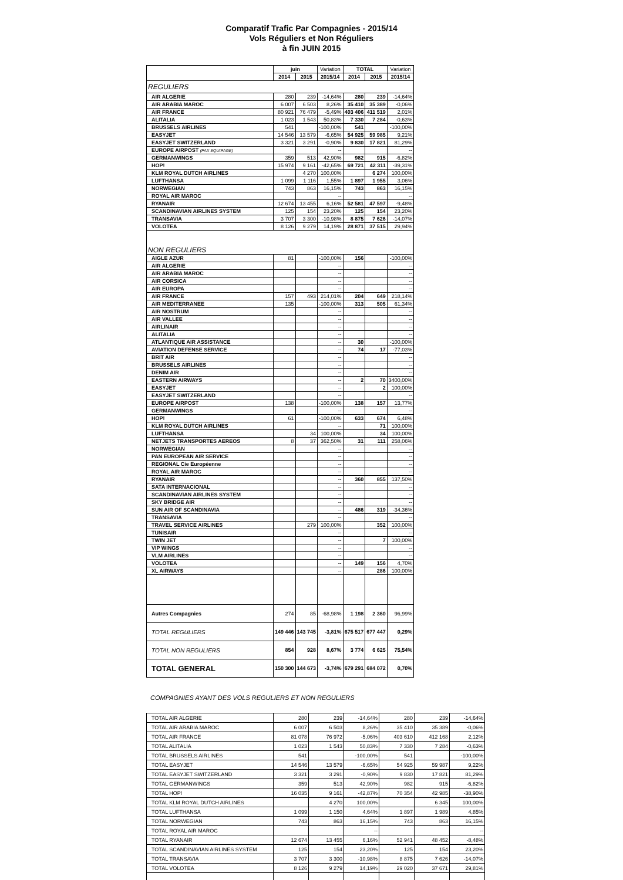Comparatif Trafic Par Compagnies - 2015/14
Vols Réguliers et Non Réguliers
à fin JUIN 2015
| | juin | | Variation | TOTAL | | Variation |
| --- | --- | --- | --- | --- | --- | --- |
| | 2014 | 2015 | 2015/14 | 2014 | 2015 | 2015/14 |
| REGULIERS | | | | | | |
| AIR ALGERIE | 280 | 239 | -14,64% | 280 | 239 | -14,64% |
| AIR ARABIA MAROC | 6 007 | 6 503 | 8,26% | 35 410 | 35 389 | -0,06% |
| AIR FRANCE | 80 921 | 76 479 | -5,49% | 403 406 | 411 519 | 2,01% |
| ALITALIA | 1 023 | 1 543 | 50,83% | 7 330 | 7 284 | -0,63% |
| BRUSSELS AIRLINES | 541 | | -100,00% | 541 | | -100,00% |
| EASYJET | 14 546 | 13 579 | -6,65% | 54 925 | 59 985 | 9,21% |
| EASYJET SWITZERLAND | 3 321 | 3 291 | -0,90% | 9 830 | 17 821 | 81,29% |
| EUROPE AIRPOST (PAX EQUIPAGE) | | | -- | | | -- |
| GERMANWINGS | 359 | 513 | 42,90% | 982 | 915 | -6,82% |
| HOP! | 15 974 | 9 161 | -42,65% | 69 721 | 42 311 | -39,31% |
| KLM ROYAL DUTCH AIRLINES | | 4 270 | 100,00% | | 6 274 | 100,00% |
| LUFTHANSA | 1 099 | 1 116 | 1,55% | 1 897 | 1 955 | 3,06% |
| NORWEGIAN | 743 | 863 | 16,15% | 743 | 863 | 16,15% |
| ROYAL AIR MAROC | | | -- | | | -- |
| RYANAIR | 12 674 | 13 455 | 6,16% | 52 581 | 47 597 | -9,48% |
| SCANDINAVIAN AIRLINES SYSTEM | 125 | 154 | 23,20% | 125 | 154 | 23,20% |
| TRANSAVIA | 3 707 | 3 300 | -10,98% | 8 875 | 7 626 | -14,07% |
| VOLOTEA | 8 126 | 9 279 | 14,19% | 28 871 | 37 515 | 29,94% |
| NON REGULIERS | | | | | | |
| AIGLE AZUR | 81 | | -100,00% | 156 | | -100,00% |
| AIR ALGERIE | | | -- | | | -- |
| AIR ARABIA MAROC | | | -- | | | -- |
| AIR CORSICA | | | -- | | | -- |
| AIR EUROPA | | | -- | | | -- |
| AIR FRANCE | 157 | 493 | 214,01% | 204 | 649 | 218,14% |
| AIR MEDITERRANEE | 135 | | -100,00% | 313 | 505 | 61,34% |
| AIR NOSTRUM | | | -- | | | -- |
| AIR VALLEE | | | -- | | | -- |
| AIRLINAIR | | | -- | | | -- |
| ALITALIA | | | -- | | | -- |
| ATLANTIQUE AIR ASSISTANCE | | | -- | 30 | | -100,00% |
| AVIATION DEFENSE SERVICE | | | -- | 74 | 17 | -77,03% |
| BRIT AIR | | | -- | | | -- |
| BRUSSELS AIRLINES | | | -- | | | -- |
| DENIM AIR | | | -- | | | -- |
| EASTERN AIRWAYS | | | -- | 2 | 70 | 3400,00% |
| EASYJET | | | -- | | 2 | 100,00% |
| EASYJET SWITZERLAND | | | -- | | | -- |
| EUROPE AIRPOST | 138 | | -100,00% | 138 | 157 | 13,77% |
| GERMANWINGS | | | -- | | | -- |
| HOP! | 61 | | -100,00% | 633 | 674 | 6,48% |
| KLM ROYAL DUTCH AIRLINES | | | -- | | 71 | 100,00% |
| LUFTHANSA | | 34 | 100,00% | | 34 | 100,00% |
| NETJETS TRANSPORTES AEREOS | 8 | 37 | 362,50% | 31 | 111 | 258,06% |
| NORWEGIAN | | | -- | | | -- |
| PAN EUROPEAN AIR SERVICE | | | -- | | | -- |
| REGIONAL Cie Européenne | | | -- | | | -- |
| ROYAL AIR MAROC | | | -- | | | -- |
| RYANAIR | | | -- | 360 | 855 | 137,50% |
| SATA INTERNACIONAL | | | -- | | | -- |
| SCANDINAVIAN AIRLINES SYSTEM | | | -- | | | -- |
| SKY BRIDGE AIR | | | -- | | | -- |
| SUN AIR OF SCANDINAVIA | | | -- | 486 | 319 | -34,36% |
| TRANSAVIA | | | -- | | | -- |
| TRAVEL SERVICE AIRLINES | | 279 | 100,00% | | 352 | 100,00% |
| TUNISAIR | | | -- | | | -- |
| TWIN JET | | | -- | | 7 | 100,00% |
| VIP WINGS | | | -- | | | -- |
| VLM AIRLINES | | | -- | | | -- |
| VOLOTEA | | | -- | 149 | 156 | 4,70% |
| XL AIRWAYS | | | -- | | 286 | 100,00% |
| Autres Compagnies | 274 | 85 | -68,98% | 1 198 | 2 360 | 96,99% |
| TOTAL REGULIERS | 149 446 | 143 745 | -3,81% | 675 517 | 677 447 | 0,29% |
| TOTAL NON REGULIERS | 854 | 928 | 8,67% | 3 774 | 6 625 | 75,54% |
| TOTAL GENERAL | 150 300 | 144 673 | -3,74% | 679 291 | 684 072 | 0,70% |
COMPAGNIES AYANT DES VOLS REGULIERS ET NON REGULIERS
| TOTAL AIR ALGERIE | 280 | 239 | -14,64% | 280 | 239 | -14,64% |
| TOTAL AIR ARABIA MAROC | 6 007 | 6 503 | 8,26% | 35 410 | 35 389 | -0,06% |
| TOTAL AIR FRANCE | 81 078 | 76 972 | -5,06% | 403 610 | 412 168 | 2,12% |
| TOTAL ALITALIA | 1 023 | 1 543 | 50,83% | 7 330 | 7 284 | -0,63% |
| TOTAL BRUSSELS AIRLINES | 541 | | -100,00% | 541 | | -100,00% |
| TOTAL EASYJET | 14 546 | 13 579 | -6,65% | 54 925 | 59 987 | 9,22% |
| TOTAL EASYJET SWITZERLAND | 3 321 | 3 291 | -0,90% | 9 830 | 17 821 | 81,29% |
| TOTAL GERMANWINGS | 359 | 513 | 42,90% | 982 | 915 | -6,82% |
| TOTAL HOP! | 16 035 | 9 161 | -42,87% | 70 354 | 42 985 | -38,90% |
| TOTAL KLM ROYAL DUTCH AIRLINES | | 4 270 | 100,00% | | 6 345 | 100,00% |
| TOTAL LUFTHANSA | 1 099 | 1 150 | 4,64% | 1 897 | 1 989 | 4,85% |
| TOTAL NORWEGIAN | 743 | 863 | 16,15% | 743 | 863 | 16,15% |
| TOTAL ROYAL AIR MAROC | | | -- | | | -- |
| TOTAL RYANAIR | 12 674 | 13 455 | 6,16% | 52 941 | 48 452 | -8,48% |
| TOTAL SCANDINAVIAN AIRLINES SYSTEM | 125 | 154 | 23,20% | 125 | 154 | 23,20% |
| TOTAL TRANSAVIA | 3 707 | 3 300 | -10,98% | 8 875 | 7 626 | -14,07% |
| TOTAL VOLOTEA | 8 126 | 9 279 | 14,19% | 29 020 | 37 671 | 29,81% |